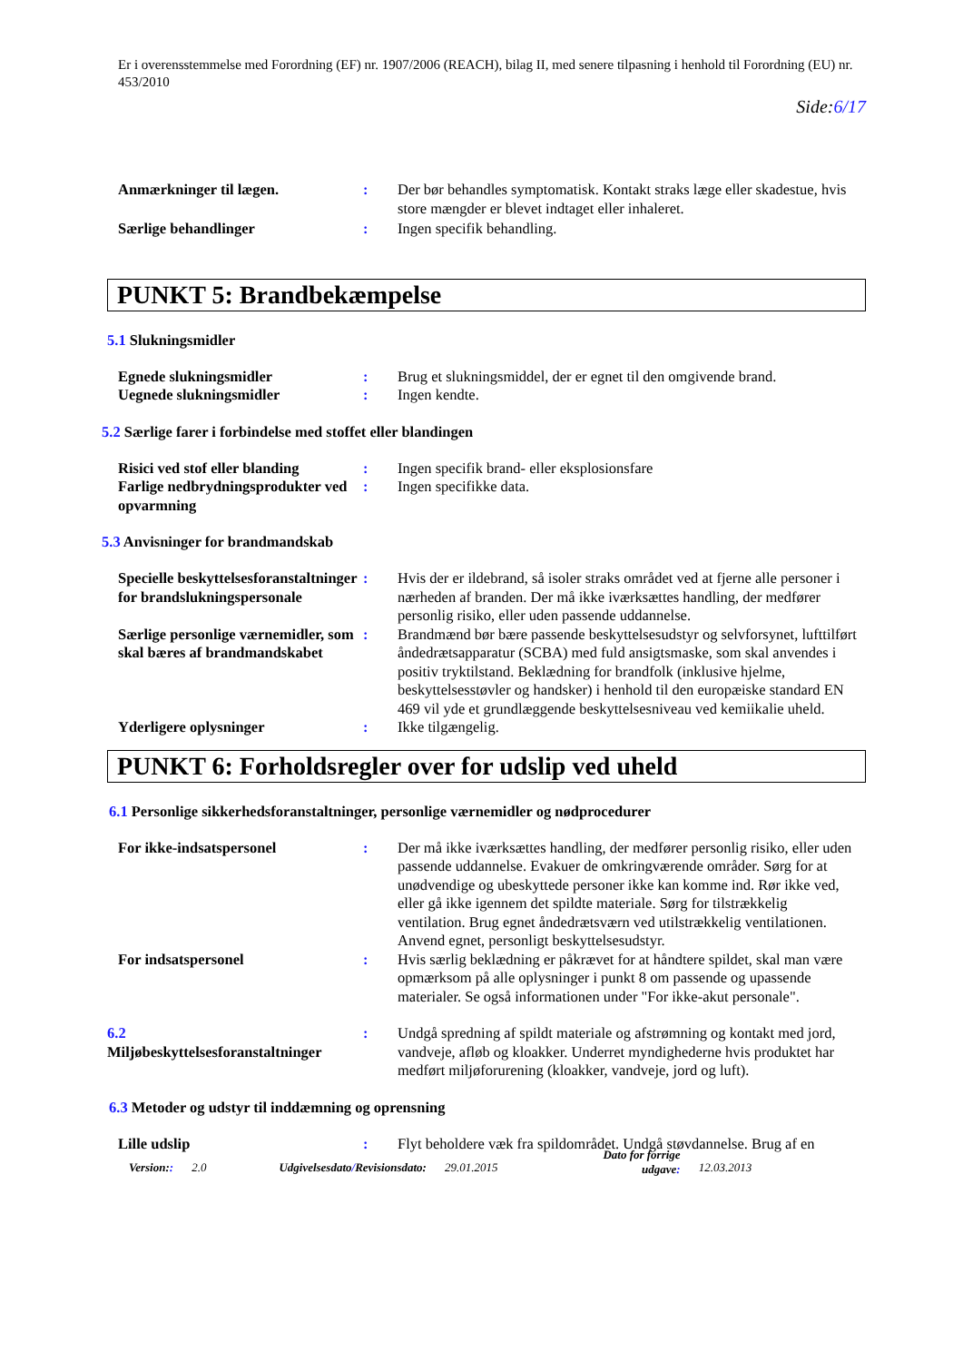Er i overensstemmelse med Forordning (EF) nr. 1907/2006 (REACH), bilag II, med senere tilpasning i henhold til Forordning (EU) nr. 453/2010
Side:6/17
Anmærkninger til lægen. : Der bør behandles symptomatisk. Kontakt straks læge eller skadestue, hvis store mængder er blevet indtaget eller inhaleret.
Særlige behandlinger : Ingen specifik behandling.
PUNKT 5: Brandbekæmpelse
5.1 Slukningsmidler
Egnede slukningsmidler : Brug et slukningsmiddel, der er egnet til den omgivende brand.
Uegnede slukningsmidler : Ingen kendte.
5.2 Særlige farer i forbindelse med stoffet eller blandingen
Risici ved stof eller blanding
: Ingen specifik brand- eller eksplosionsfare
Farlige nedbrydningsprodukter ved opvarmning
: Ingen specifikke data.
5.3 Anvisninger for brandmandskab
Specielle beskyttelsesforanstaltninger for brandslukningspersonale
: Hvis der er ildebrand, så isoler straks området ved at fjerne alle personer i nærheden af branden. Der må ikke iværksættes handling, der medfører personlig risiko, eller uden passende uddannelse.
Særlige personlige værnemidler, som skal bæres af brandmandskabet
: Brandmænd bør bære passende beskyttelsesudstyr og selvforsynet, lufttilført åndedrætsapparatur (SCBA) med fuld ansigtsmaske, som skal anvendes i positiv tryktilstand. Beklædning for brandfolk (inklusive hjelme, beskyttelsesstøvler og handsker) i henhold til den europæiske standard EN 469 vil yde et grundlæggende beskyttelsesniveau ved kemiikalie uheld.
Yderligere oplysninger : Ikke tilgængelig.
PUNKT 6: Forholdsregler over for udslip ved uheld
6.1 Personlige sikkerhedsforanstaltninger, personlige værnemidler og nødprocedurer
For ikke-indsatspersonel : Der må ikke iværksættes handling, der medfører personlig risiko, eller uden passende uddannelse. Evakuer de omkringværende områder. Sørg for at unødvendige og ubeskyttede personer ikke kan komme ind. Rør ikke ved, eller gå ikke igennem det spildte materiale. Sørg for tilstrækkelig ventilation. Brug egnet åndedrætsværn ved utilstrækkelig ventilationen. Anvend egnet, personligt beskyttelsesudstyr.
For indsatspersonel : Hvis særlig beklædning er påkrævet for at håndtere spildet, skal man være opmærksom på alle oplysninger i punkt 8 om passende og upassende materialer. Se også informationen under "For ikke-akut personale".
6.2
Miljøbeskyttelsesforanstaltninger
: Undgå spredning af spildt materiale og afstrømning og kontakt med jord, vandveje, afløb og kloakker. Underret myndighederne hvis produktet har medført miljøforurening (kloakker, vandveje, jord og luft).
6.3 Metoder og udstyr til inddæmning og oprensning
Lille udslip : Flyt beholdere væk fra spildområdet. Undgå støvdannelse. Brug af en
Version:: 2.0 Udgivelsesdato/Revisionsdato: 29.01.2015 Dato for forrige
udgave: 12.03.2013